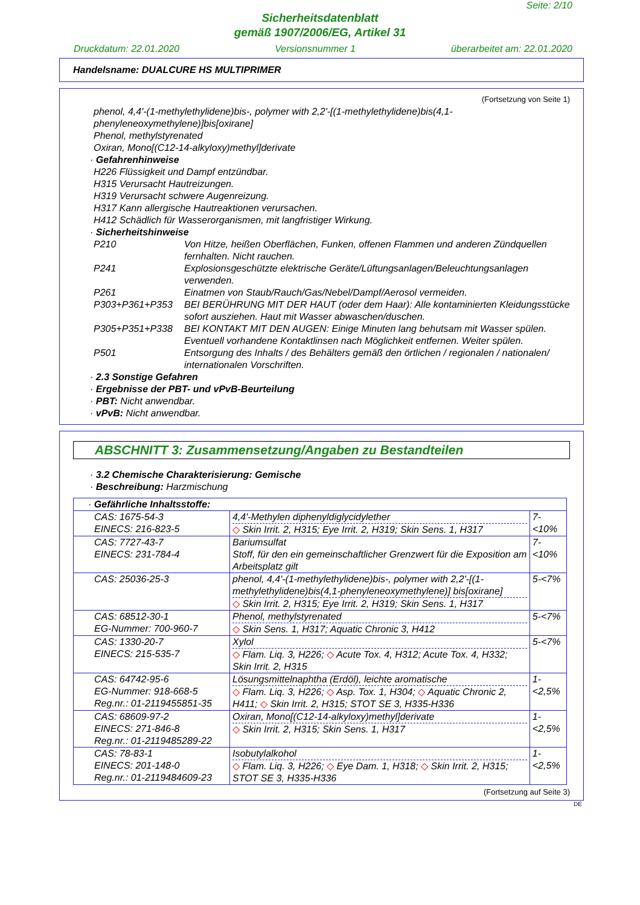Seite: 2/10
Sicherheitsdatenblatt
gemäß 1907/2006/EG, Artikel 31
Druckdatum: 22.01.2020 Versionsnummer 1 überarbeitet am: 22.01.2020
Handelsname: DUALCURE HS MULTIPRIMER
(Fortsetzung von Seite 1)
phenol, 4,4'-(1-methylethylidene)bis-, polymer with 2,2'-[(1-methylethylidene)bis(4,1-phenyleneoxymethylene)]bis[oxirane]
Phenol, methylstyrenated
Oxiran, Mono[(C12-14-alkyloxy)methyl]derivate
· Gefahrenhinweise
H226 Flüssigkeit und Dampf entzündbar.
H315 Verursacht Hautreizungen.
H319 Verursacht schwere Augenreizung.
H317 Kann allergische Hautreaktionen verursachen.
H412 Schädlich für Wasserorganismen, mit langfristiger Wirkung.
· Sicherheitshinweise
P210 Von Hitze, heißen Oberflächen, Funken, offenen Flammen und anderen Zündquellen fernhalten. Nicht rauchen.
P241 Explosionsgeschützte elektrische Geräte/Lüftungsanlagen/Beleuchtungsanlagen verwenden.
P261 Einatmen von Staub/Rauch/Gas/Nebel/Dampf/Aerosol vermeiden.
P303+P361+P353 BEI BERÜHRUNG MIT DER HAUT (oder dem Haar): Alle kontaminierten Kleidungsstücke sofort ausziehen. Haut mit Wasser abwaschen/duschen.
P305+P351+P338 BEI KONTAKT MIT DEN AUGEN: Einige Minuten lang behutsam mit Wasser spülen. Eventuell vorhandene Kontaktlinsen nach Möglichkeit entfernen. Weiter spülen.
P501 Entsorgung des Inhalts / des Behälters gemäß den örtlichen / regionalen / nationalen/ internationalen Vorschriften.
· 2.3 Sonstige Gefahren
· Ergebnisse der PBT- und vPvB-Beurteilung
· PBT: Nicht anwendbar.
· vPvB: Nicht anwendbar.
ABSCHNITT 3: Zusammensetzung/Angaben zu Bestandteilen
· 3.2 Chemische Charakterisierung: Gemische
· Beschreibung: Harzmischung
| · Gefährliche Inhaltsstoffe: | | |
| CAS: 1675-54-3 EINECS: 216-823-5 | 4,4'-Methylen diphenyldiglycidylether ◇ Skin Irrit. 2, H315; Eye Irrit. 2, H319; Skin Sens. 1, H317 | 7-<10% |
| CAS: 7727-43-7 EINECS: 231-784-4 | Bariumsulfat Stoff, für den ein gemeinschaftlicher Grenzwert für die Exposition am Arbeitsplatz gilt | 7-<10% |
| CAS: 25036-25-3 | phenol, 4,4'-(1-methylethylidene)bis-, polymer with 2,2'-[(1-methylethylidene)bis(4,1-phenyleneoxymethylene)] bis[oxirane] ◇ Skin Irrit. 2, H315; Eye Irrit. 2, H319; Skin Sens. 1, H317 | 5-<7% |
| CAS: 68512-30-1 EG-Nummer: 700-960-7 | Phenol, methylstyrenated ◇ Skin Sens. 1, H317; Aquatic Chronic 3, H412 | 5-<7% |
| CAS: 1330-20-7 EINECS: 215-535-7 | Xylol ◇ Flam. Liq. 3, H226; ◇ Acute Tox. 4, H312; Acute Tox. 4, H332; Skin Irrit. 2, H315 | 5-<7% |
| CAS: 64742-95-6 EG-Nummer: 918-668-5 Reg.nr.: 01-2119455851-35 | Lösungsmittelnaphtha (Erdöl), leichte aromatische ◇ Flam. Liq. 3, H226; ◇ Asp. Tox. 1, H304; ◇ Aquatic Chronic 2, H411; ◇ Skin Irrit. 2, H315; STOT SE 3, H335-H336 | 1-<2,5% |
| CAS: 68609-97-2 EINECS: 271-846-8 Reg.nr.: 01-2119485289-22 | Oxiran, Mono[(C12-14-alkyloxy)methyl]derivate ◇ Skin Irrit. 2, H315; Skin Sens. 1, H317 | 1-<2,5% |
| CAS: 78-83-1 EINECS: 201-148-0 Reg.nr.: 01-2119484609-23 | Isobutylalkohol ◇ Flam. Liq. 3, H226; ◇ Eye Dam. 1, H318; ◇ Skin Irrit. 2, H315; STOT SE 3, H335-H336 | 1-<2,5% |
(Fortsetzung auf Seite 3)
DE